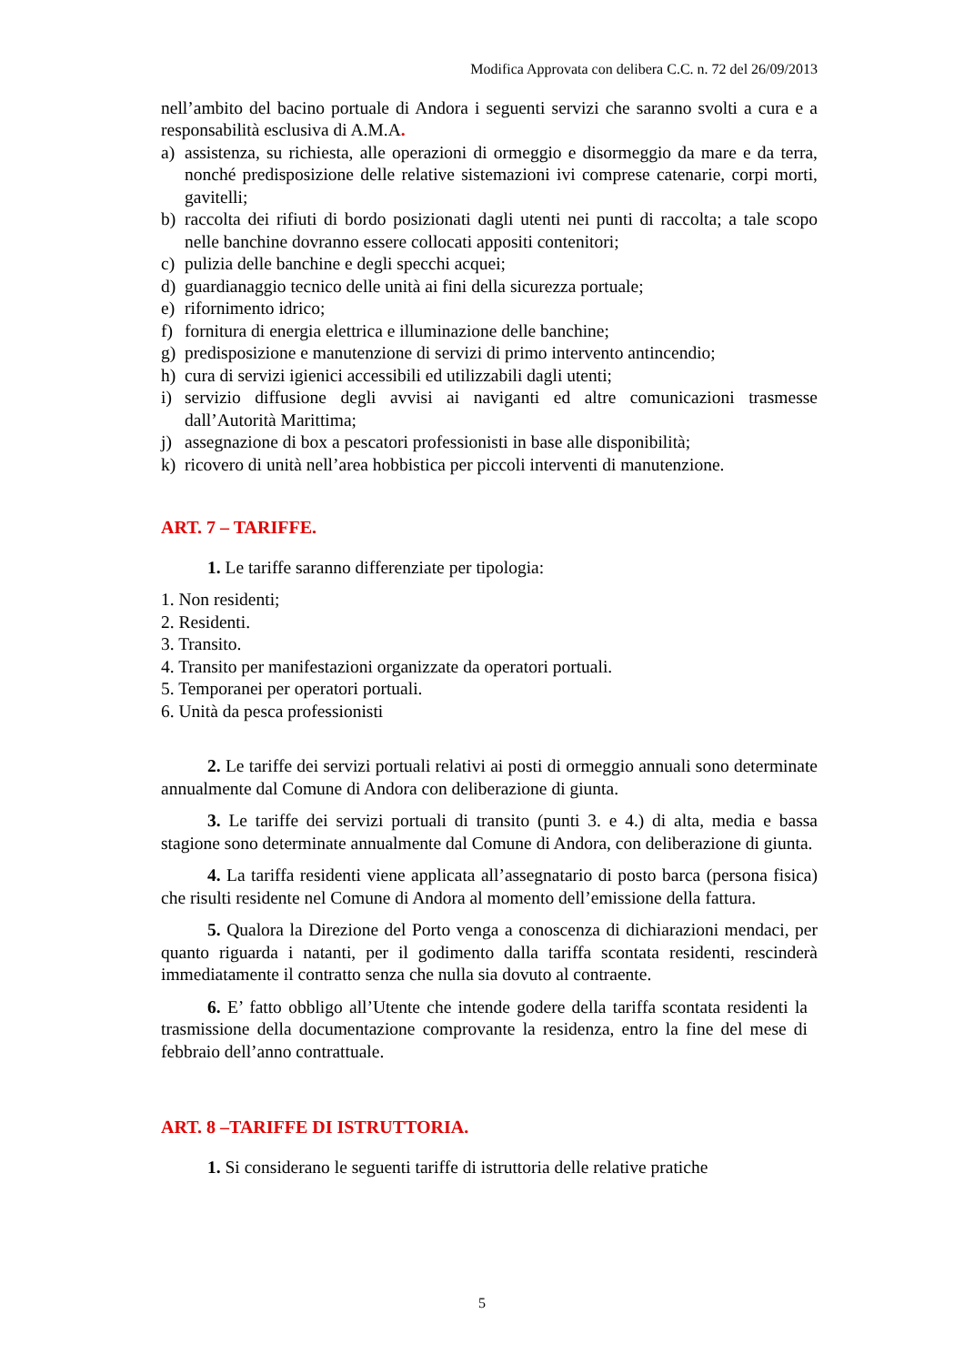Modifica Approvata con delibera C.C. n. 72 del 26/09/2013
nell’ambito del bacino portuale di Andora i seguenti servizi che saranno svolti a cura e a responsabilità esclusiva di A.M.A.
a) assistenza, su richiesta, alle operazioni di ormeggio e disormeggio da mare e da terra, nonché predisposizione delle relative sistemazioni ivi comprese catenarie, corpi morti, gavitelli;
b) raccolta dei rifiuti di bordo posizionati dagli utenti nei punti di raccolta; a tale scopo nelle banchine dovranno essere collocati appositi contenitori;
c) pulizia delle banchine e degli specchi acquei;
d) guardianaggio tecnico delle unità ai fini della sicurezza portuale;
e) rifornimento idrico;
f) fornitura di energia elettrica e illuminazione delle banchine;
g) predisposizione e manutenzione di servizi di primo intervento antincendio;
h) cura di servizi igienici accessibili ed utilizzabili dagli utenti;
i) servizio diffusione degli avvisi ai naviganti ed altre comunicazioni trasmesse dall’Autorità Marittima;
j) assegnazione di box a pescatori professionisti in base alle disponibilità;
k) ricovero di unità nell’area hobbistica per piccoli interventi di manutenzione.
ART. 7 – TARIFFE.
1. Le tariffe saranno differenziate per tipologia:
1. Non residenti;
2. Residenti.
3. Transito.
4. Transito per manifestazioni organizzate da operatori portuali.
5. Temporanei per operatori portuali.
6. Unità da pesca professionisti
2. Le tariffe dei servizi portuali relativi ai posti di ormeggio annuali sono determinate annualmente dal Comune di Andora con deliberazione di giunta.
3. Le tariffe dei servizi portuali di transito (punti 3. e 4.) di alta, media e bassa stagione sono determinate annualmente dal Comune di Andora, con deliberazione di giunta.
4. La tariffa residenti viene applicata all’assegnatario di posto barca (persona fisica) che risulti residente nel Comune di Andora al momento dell’emissione della fattura.
5. Qualora la Direzione del Porto venga a conoscenza di dichiarazioni mendaci, per quanto riguarda i natanti, per il godimento dalla tariffa scontata residenti, rescinderà immediatamente il contratto senza che nulla sia dovuto al contraente.
6. E’ fatto obbligo all’Utente che intende godere della tariffa scontata residenti la trasmissione della documentazione comprovante la residenza, entro la fine del mese di febbraio dell’anno contrattuale.
ART. 8 –TARIFFE DI ISTRUTTORIA.
1. Si considerano le seguenti tariffe di istruttoria delle relative pratiche
5